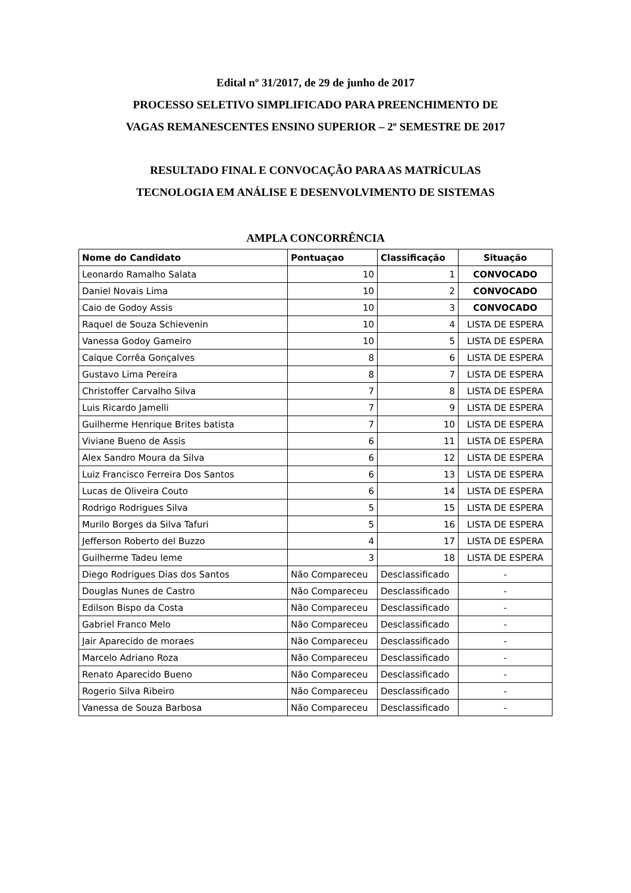Edital nº 31/2017, de 29 de junho de 2017
PROCESSO SELETIVO SIMPLIFICADO PARA PREENCHIMENTO DE
VAGAS REMANESCENTES ENSINO SUPERIOR – 2º SEMESTRE DE 2017
RESULTADO FINAL E CONVOCAÇÃO PARA AS MATRÍCULAS
TECNOLOGIA EM ANÁLISE E DESENVOLVIMENTO DE SISTEMAS
AMPLA CONCORRÊNCIA
| Nome do Candidato | Pontuaçao | Classificação | Situação |
| --- | --- | --- | --- |
| Leonardo Ramalho Salata | 10 | 1 | CONVOCADO |
| Daniel Novais Lima | 10 | 2 | CONVOCADO |
| Caio de Godoy Assis | 10 | 3 | CONVOCADO |
| Raquel de Souza Schievenin | 10 | 4 | LISTA DE ESPERA |
| Vanessa Godoy Gameiro | 10 | 5 | LISTA DE ESPERA |
| Caíque Corrêa Gonçalves | 8 | 6 | LISTA DE ESPERA |
| Gustavo Lima Pereira | 8 | 7 | LISTA DE ESPERA |
| Christoffer Carvalho Silva | 7 | 8 | LISTA DE ESPERA |
| Luis Ricardo Jamelli | 7 | 9 | LISTA DE ESPERA |
| Guilherme Henrique Brites batista | 7 | 10 | LISTA DE ESPERA |
| Viviane Bueno de Assis | 6 | 11 | LISTA DE ESPERA |
| Alex Sandro Moura da Silva | 6 | 12 | LISTA DE ESPERA |
| Luiz Francisco Ferreira Dos Santos | 6 | 13 | LISTA DE ESPERA |
| Lucas de Oliveira Couto | 6 | 14 | LISTA DE ESPERA |
| Rodrigo Rodrigues Silva | 5 | 15 | LISTA DE ESPERA |
| Murilo Borges da Silva Tafuri | 5 | 16 | LISTA DE ESPERA |
| Jefferson Roberto del Buzzo | 4 | 17 | LISTA DE ESPERA |
| Guilherme Tadeu leme | 3 | 18 | LISTA DE ESPERA |
| Diego Rodrigues Dias dos Santos | Não Compareceu | Desclassificado | - |
| Douglas Nunes de Castro | Não Compareceu | Desclassificado | - |
| Edilson Bispo da Costa | Não Compareceu | Desclassificado | - |
| Gabriel Franco Melo | Não Compareceu | Desclassificado | - |
| Jair Aparecido de moraes | Não Compareceu | Desclassificado | - |
| Marcelo Adriano Roza | Não Compareceu | Desclassificado | - |
| Renato Aparecido Bueno | Não Compareceu | Desclassificado | - |
| Rogerio Silva Ribeiro | Não Compareceu | Desclassificado | - |
| Vanessa de Souza Barbosa | Não Compareceu | Desclassificado | - |